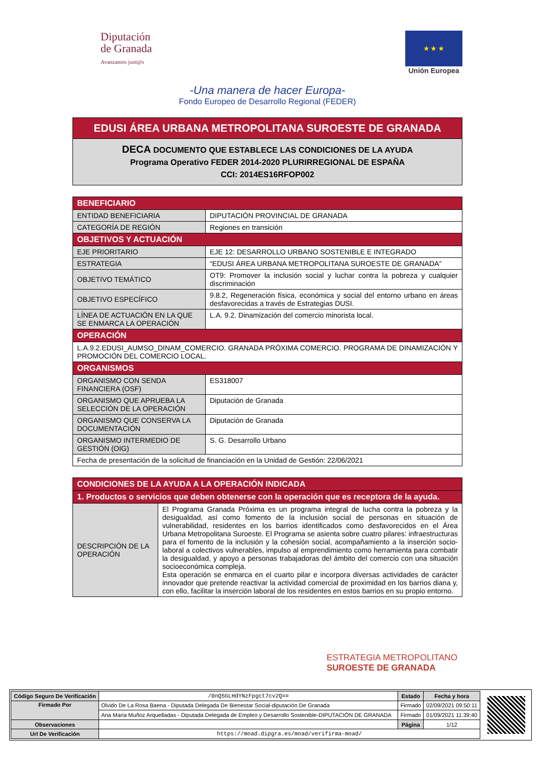Diputación
de Granada
Avanzamos junt@s
★ ★ ★
Unión Europea
-Una manera de hacer Europa-
Fondo Europeo de Desarrollo Regional (FEDER)
EDUSI ÁREA URBANA METROPOLITANA SUROESTE DE GRANADA
DECA DOCUMENTO QUE ESTABLECE LAS CONDICIONES DE LA AYUDA
Programa Operativo FEDER 2014-2020 PLURIRREGIONAL DE ESPAÑA
CCI: 2014ES16RFOP002
| BENEFICIARIO | |
| --- | --- |
| ENTIDAD BENEFICIARIA | DIPUTACIÓN PROVINCIAL DE GRANADA |
| CATEGORÍA DE REGIÓN | Regiones en transición |
| OBJETIVOS Y ACTUACIÓN | |
| EJE PRIORITARIO | EJE 12: DESARROLLO URBANO SOSTENIBLE E INTEGRADO |
| ESTRATEGIA | “EDUSI ÁREA URBANA METROPOLITANA SUROESTE DE GRANADA” |
| OBJETIVO TEMÁTICO | OT9: Promover la inclusión social y luchar contra la pobreza y cualquier discriminación |
| OBJETIVO ESPECÍFICO | 9.8.2, Regeneración física, económica y social del entorno urbano en áreas desfavorecidas a través de Estrategias DUSI. |
| LÍNEA DE ACTUACIÓN EN LA QUE SE ENMARCA LA OPERACIÓN | L.A. 9.2. Dinamización del comercio minorista local. |
| OPERACIÓN | |
| L.A.9.2.EDUSI_AUMSO_DINAM_COMERCIO. GRANADA PRÓXIMA COMERCIO. PROGRAMA DE DINAMIZACIÓN Y PROMOCIÓN DEL COMERCIO LOCAL. | |
| ORGANISMOS | |
| ORGANISMO CON SENDA FINANCIERA (OSF) | ES318007 |
| ORGANISMO QUE APRUEBA LA SELECCIÓN DE LA OPERACIÓN | Diputación de Granada |
| ORGANISMO QUE CONSERVA LA DOCUMENTACIÓN | Diputación de Granada |
| ORGANISMO INTERMEDIO DE GESTIÓN (OIG) | S. G. Desarrollo Urbano |
| Fecha de presentación de la solicitud de financiación en la Unidad de Gestión: 22/06/2021 | |
| CONDICIONES DE LA AYUDA A LA OPERACIÓN INDICADA | |
| --- | --- |
| 1. Productos o servicios que deben obtenerse con la operación que es receptora de la ayuda. | |
| DESCRIPCIÓN DE LA OPERACIÓN | El Programa Granada Próxima es un programa integral de lucha contra la pobreza y la desigualdad, así como fomento de la inclusión social de personas en situación de vulnerabilidad, residentes en los barrios identificados como desfavorecidos en el Área Urbana Metropolitana Suroeste. El Programa se asienta sobre cuatro pilares: infraestructuras para el fomento de la inclusión y la cohesión social, acompañamiento a la inserción socio-laboral a colectivos vulnerables, impulso al emprendimiento como herramienta para combatir la desigualdad, y apoyo a personas trabajadoras del ámbito del comercio con una situación socioeconómica compleja. Esta operación se enmarca en el cuarto pilar e incorpora diversas actividades de carácter innovador que pretende reactivar la actividad comercial de proximidad en los barrios diana y, con ello, facilitar la inserción laboral de los residentes en estos barrios en su propio entorno. |
ESTRATEGIA METROPOLITANO
SUROESTE DE GRANADA
| Código Seguro De Verificación | /0nQ5GLHdYNzFpgct7cv2Q== | Estado | Fecha y hora |
| Firmado Por | Olvido De La Rosa Baena - Diputada Delegada De Bienestar Social-diputación De Granada | Firmado | 02/09/2021 09:50:11 |
| | Ana Maria Muñoz Arquelladas - Diputada Delegada de Empleo y Desarrollo Sostenible-DIPUTACIÓN DE GRANADA | Firmado | 01/09/2021 11:39:40 |
| Observaciones | | Página | 1/12 |
| Url De Verificación | https://moad.dipgra.es/moad/verifirma-moad/ | | |